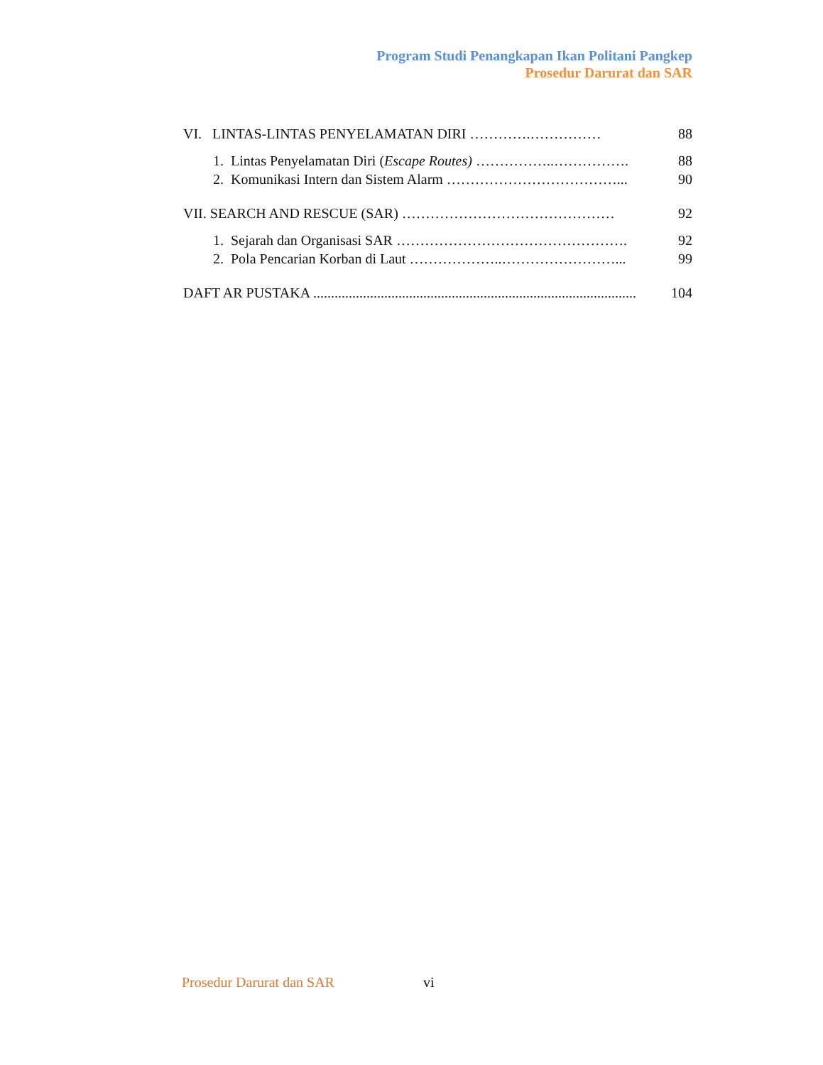Program Studi Penangkapan Ikan Politani Pangkep
Prosedur Darurat dan SAR
VI. LINTAS-LINTAS PENYELAMATAN DIRI ………….…………… 88
1. Lintas Penyelamatan Diri (Escape Routes) ……………..……………. 88
2. Komunikasi Intern dan Sistem Alarm ………………………………... 90
VII. SEARCH AND RESCUE (SAR) ……………………………………… 92
1. Sejarah dan Organisasi SAR …………………………………………. 92
2. Pola Pencarian Korban di Laut ………………..……………………... 99
DAFT AR PUSTAKA ........................................................................................... 104
Prosedur Darurat dan SAR vi